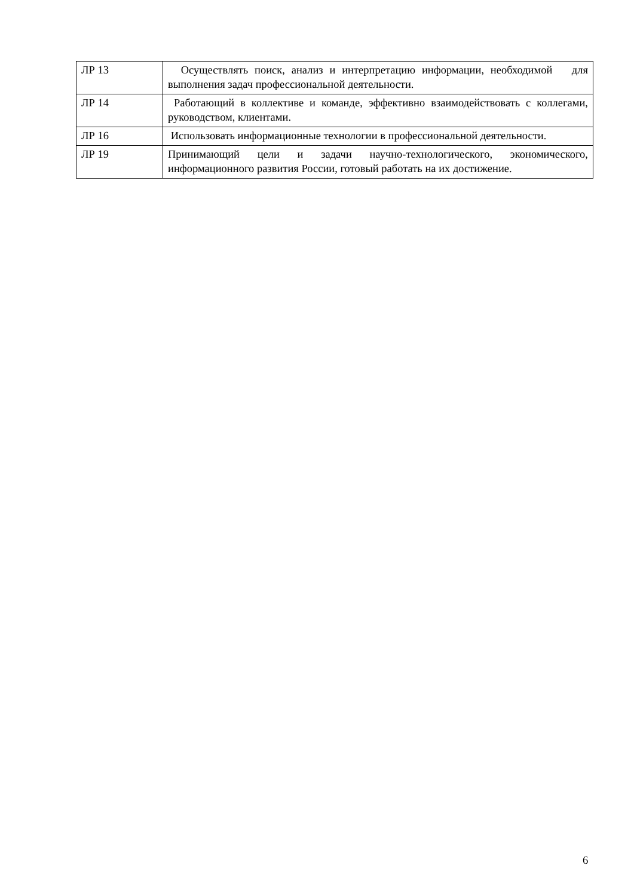| ЛР 13 | Осуществлять поиск, анализ и интерпретацию информации, необходимой для выполнения задач профессиональной деятельности. |
| ЛР 14 | Работающий в коллективе и команде, эффективно взаимодействовать с коллегами, руководством, клиентами. |
| ЛР 16 | Использовать информационные технологии в профессиональной деятельности. |
| ЛР 19 | Принимающий цели и задачи научно-технологического, экономического, информационного развития России, готовый работать на их достижение. |
6